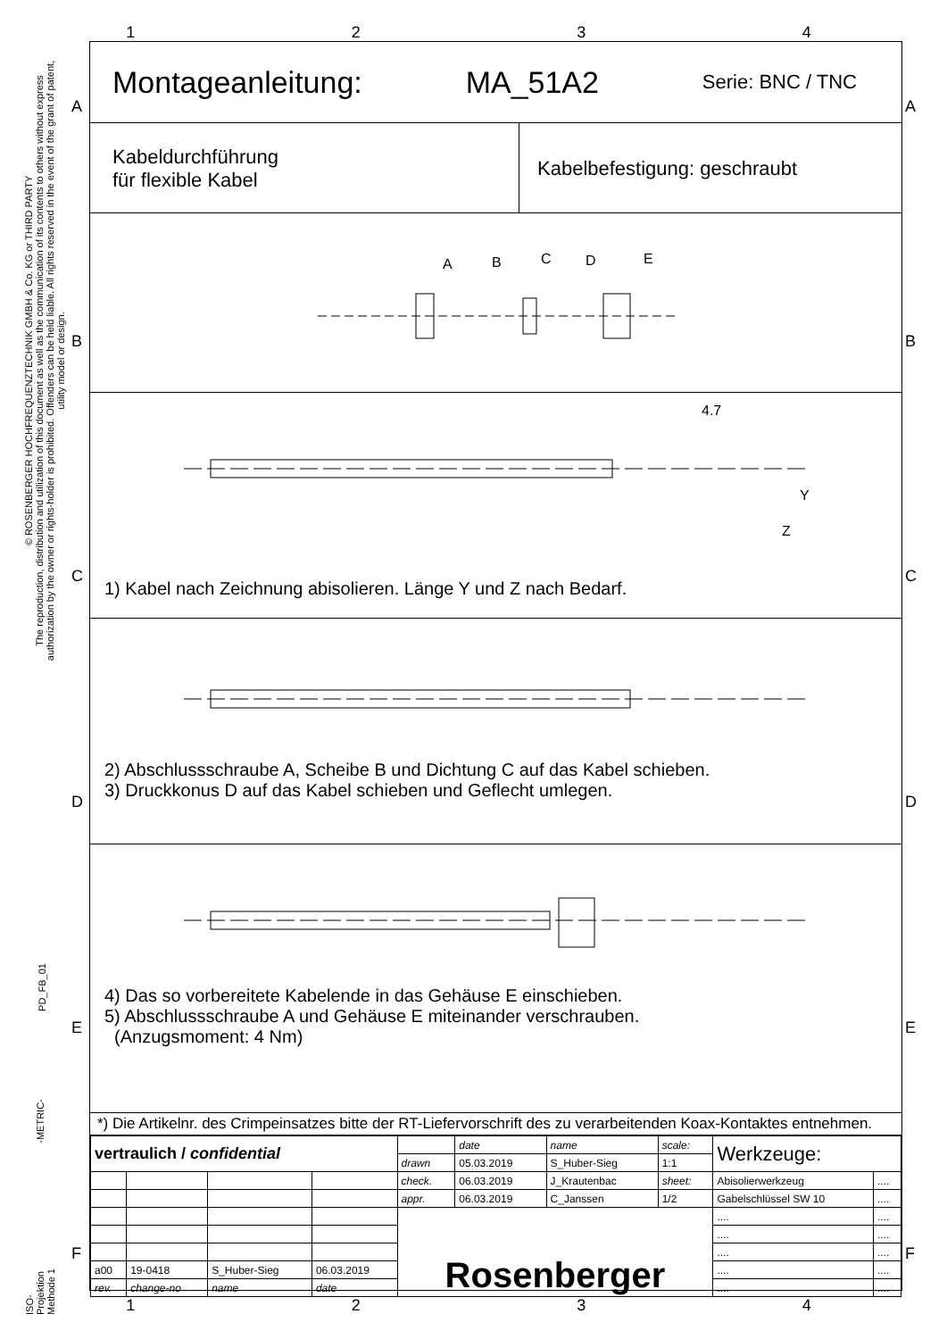© ROSENBERGER HOCHFREQUENZTECHNIK GMBH & Co. KG or THIRD PARTY
The reproduction, distribution and utilization of this document as well as the communication of its contents to others without express authorization by the owner or rights-holder is prohibited. Offenders can be held liable. All rights reserved in the event of the grant of patent, utility model or design.
PD_FB_01
-METRIC-
ISO-Projektion Methode 1
1 2 3 4
Montageanleitung: MA_51A2 Serie: BNC / TNC
Kabeldurchführung
für flexible Kabel
Kabelbefestigung: geschraubt
A
B
C
D
E
4.7
Y
Z
1) Kabel nach Zeichnung abisolieren. Länge Y und Z nach Bedarf.
2) Abschlussschraube A, Scheibe B und Dichtung C auf das Kabel schieben.
3) Druckkonus D auf das Kabel schieben und Geflecht umlegen.
4) Das so vorbereitete Kabelende in das Gehäuse E einschieben.
5) Abschlussschraube A und Gehäuse E miteinander verschrauben.
(Anzugsmoment: 4 Nm)
*) Die Artikelnr. des Crimpeinsatzes bitte der RT-Liefervorschrift des zu verarbeitenden Koax-Kontaktes entnehmen.
| vertraulich / confidential | | | | | date | name | scale: | Werkzeuge: | |
| | | | | drawn | 05.03.2019 | S_Huber-Sieg | 1:1 | | |
| | | | | check. | 06.03.2019 | J_Krautenbac | sheet: | Abisolierwerkzeug | .... |
| | | | | appr. | 06.03.2019 | C_Janssen | 1/2 | Gabelschlüssel SW 10 | .... |
| | | | | Rosenberger | | | | .... | .... |
| | | | | | | | | .... | .... |
| | | | | | | | | .... | .... |
| a00 | 19-0418 | S_Huber-Sieg | 06.03.2019 | | | | | .... | .... |
| rev. | change-no | name | date | | | | | .... | .... |
A
B
C
D
E
F
A
B
C
D
E
F
1 2 3 4